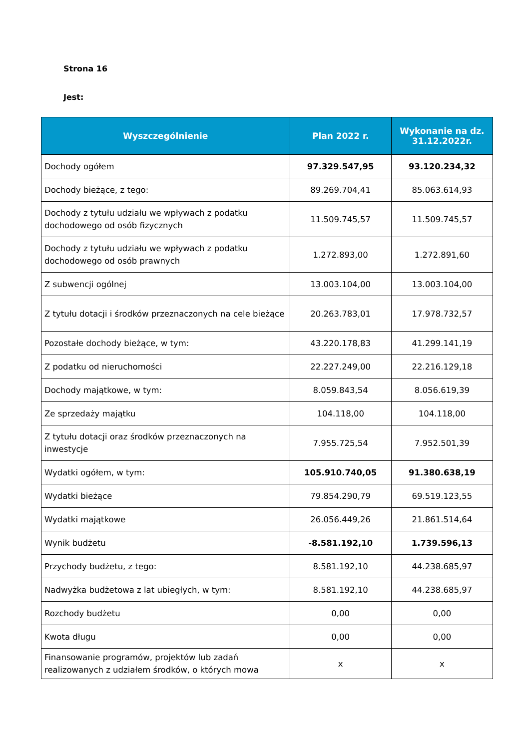Strona 16
Jest:
| Wyszczególnienie | Plan 2022 r. | Wykonanie na dz. 31.12.2022r. |
| --- | --- | --- |
| Dochody ogółem | 97.329.547,95 | 93.120.234,32 |
| Dochody bieżące, z tego: | 89.269.704,41 | 85.063.614,93 |
| Dochody z tytułu udziału we wpływach z podatku dochodowego od osób fizycznych | 11.509.745,57 | 11.509.745,57 |
| Dochody z tytułu udziału we wpływach z podatku dochodowego od osób prawnych | 1.272.893,00 | 1.272.891,60 |
| Z subwencji ogólnej | 13.003.104,00 | 13.003.104,00 |
| Z tytułu dotacji i środków przeznaczonych na cele bieżące | 20.263.783,01 | 17.978.732,57 |
| Pozostałe dochody bieżące, w tym: | 43.220.178,83 | 41.299.141,19 |
| Z podatku od nieruchomości | 22.227.249,00 | 22.216.129,18 |
| Dochody majątkowe, w tym: | 8.059.843,54 | 8.056.619,39 |
| Ze sprzedaży majątku | 104.118,00 | 104.118,00 |
| Z tytułu dotacji oraz środków przeznaczonych na inwestycje | 7.955.725,54 | 7.952.501,39 |
| Wydatki ogółem, w tym: | 105.910.740,05 | 91.380.638,19 |
| Wydatki bieżące | 79.854.290,79 | 69.519.123,55 |
| Wydatki majątkowe | 26.056.449,26 | 21.861.514,64 |
| Wynik budżetu | -8.581.192,10 | 1.739.596,13 |
| Przychody budżetu, z tego: | 8.581.192,10 | 44.238.685,97 |
| Nadwyżka budżetowa z lat ubiegłych, w tym: | 8.581.192,10 | 44.238.685,97 |
| Rozchody budżetu | 0,00 | 0,00 |
| Kwota długu | 0,00 | 0,00 |
| Finansowanie programów, projektów lub zadań realizowanych z udziałem środków, o których mowa | x | x |